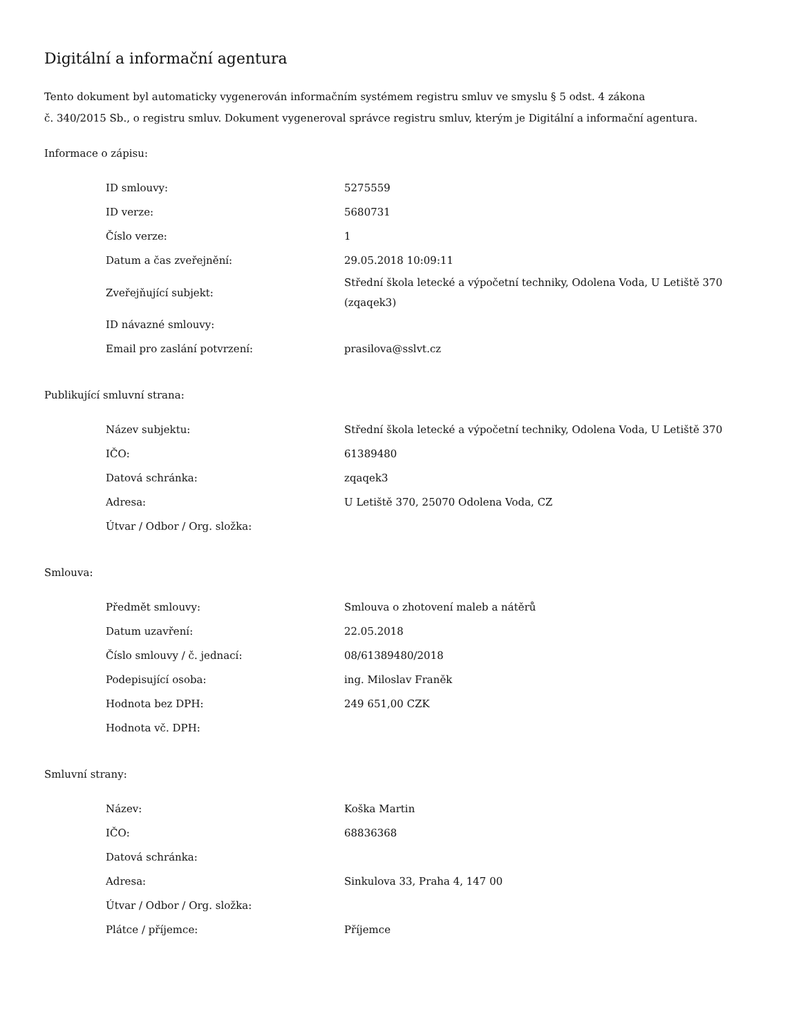Digitální a informační agentura
Tento dokument byl automaticky vygenerován informačním systémem registru smluv ve smyslu § 5 odst. 4 zákona
č. 340/2015 Sb., o registru smluv. Dokument vygeneroval správce registru smluv, kterým je Digitální a informační agentura.
Informace o zápisu:
| ID smlouvy: | 5275559 |
| ID verze: | 5680731 |
| Číslo verze: | 1 |
| Datum a čas zveřejnění: | 29.05.2018 10:09:11 |
| Zveřejňující subjekt: | Střední škola letecké a výpočetní techniky, Odolena Voda, U Letiště 370 (zqaqek3) |
| ID návazné smlouvy: | |
| Email pro zaslání potvrzení: | prasilova@sslvt.cz |
Publikující smluvní strana:
| Název subjektu: | Střední škola letecké a výpočetní techniky, Odolena Voda, U Letiště 370 |
| IČO: | 61389480 |
| Datová schránka: | zqaqek3 |
| Adresa: | U Letiště 370, 25070 Odolena Voda, CZ |
| Útvar / Odbor / Org. složka: | |
Smlouva:
| Předmět smlouvy: | Smlouva o zhotovení maleb a nátěrů |
| Datum uzavření: | 22.05.2018 |
| Číslo smlouvy / č. jednací: | 08/61389480/2018 |
| Podepisující osoba: | ing. Miloslav Franěk |
| Hodnota bez DPH: | 249 651,00 CZK |
| Hodnota vč. DPH: | |
Smluvní strany:
| Název: | Koška Martin |
| IČO: | 68836368 |
| Datová schránka: | |
| Adresa: | Sinkulova 33, Praha 4, 147 00 |
| Útvar / Odbor / Org. složka: | |
| Plátce / příjemce: | Příjemce |